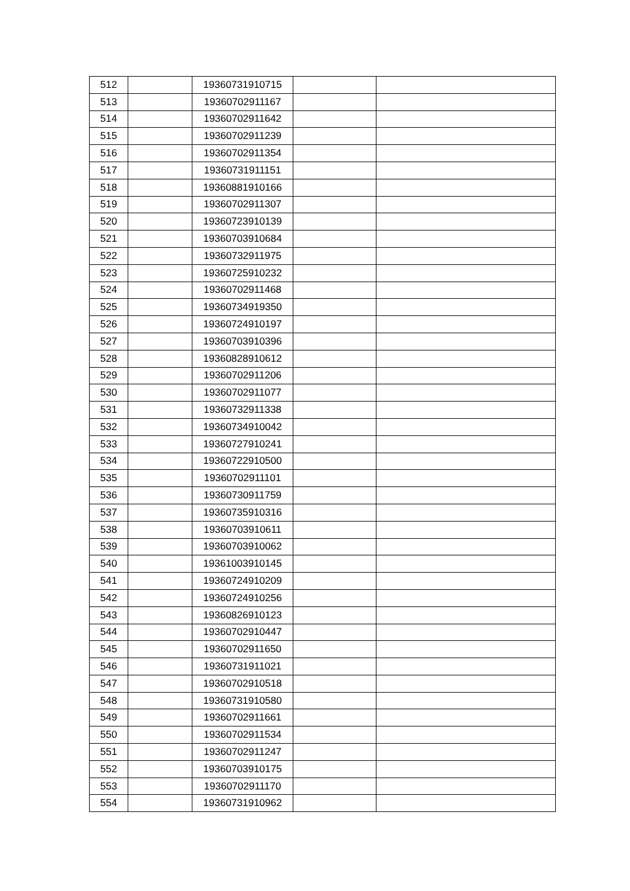| 512 | | 19360731910715 | | |
| 513 | | 19360702911167 | | |
| 514 | | 19360702911642 | | |
| 515 | | 19360702911239 | | |
| 516 | | 19360702911354 | | |
| 517 | | 19360731911151 | | |
| 518 | | 19360881910166 | | |
| 519 | | 19360702911307 | | |
| 520 | | 19360723910139 | | |
| 521 | | 19360703910684 | | |
| 522 | | 19360732911975 | | |
| 523 | | 19360725910232 | | |
| 524 | | 19360702911468 | | |
| 525 | | 19360734919350 | | |
| 526 | | 19360724910197 | | |
| 527 | | 19360703910396 | | |
| 528 | | 19360828910612 | | |
| 529 | | 19360702911206 | | |
| 530 | | 19360702911077 | | |
| 531 | | 19360732911338 | | |
| 532 | | 19360734910042 | | |
| 533 | | 19360727910241 | | |
| 534 | | 19360722910500 | | |
| 535 | | 19360702911101 | | |
| 536 | | 19360730911759 | | |
| 537 | | 19360735910316 | | |
| 538 | | 19360703910611 | | |
| 539 | | 19360703910062 | | |
| 540 | | 19361003910145 | | |
| 541 | | 19360724910209 | | |
| 542 | | 19360724910256 | | |
| 543 | | 19360826910123 | | |
| 544 | | 19360702910447 | | |
| 545 | | 19360702911650 | | |
| 546 | | 19360731911021 | | |
| 547 | | 19360702910518 | | |
| 548 | | 19360731910580 | | |
| 549 | | 19360702911661 | | |
| 550 | | 19360702911534 | | |
| 551 | | 19360702911247 | | |
| 552 | | 19360703910175 | | |
| 553 | | 19360702911170 | | |
| 554 | | 19360731910962 | | |